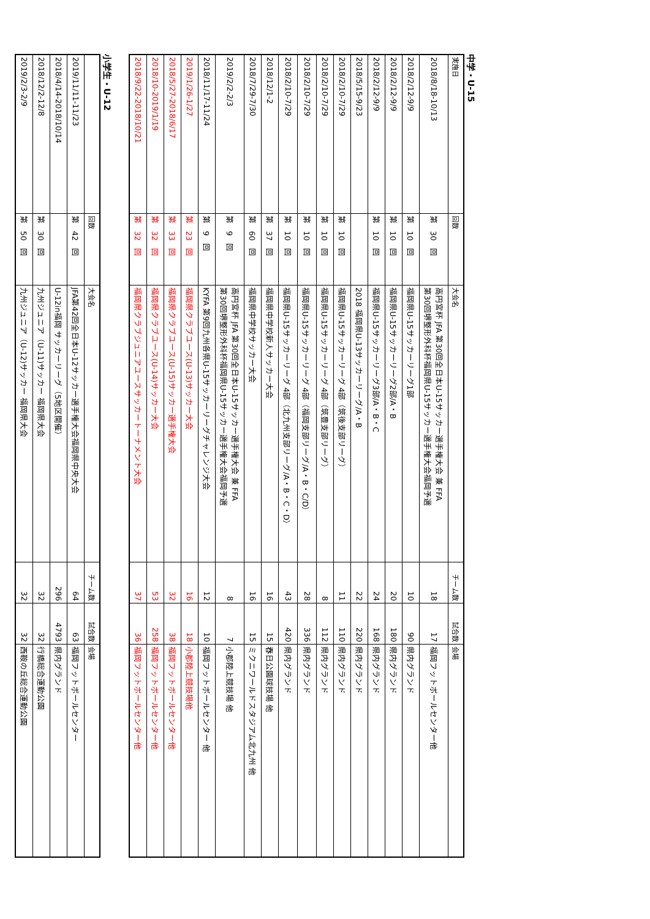中学・U-15
| 実施日 | 回数 | 大会名 | チーム数 | 試合数 | 会場 |
| --- | --- | --- | --- | --- | --- |
| 2018/8/18-10/13 | 第 30 回 | 高円宮杯 JFA 第30回全日本U-15サッカー選手権大会 兼 FFA 第30回堺整形外科杯福岡県U-15サッカー選手権大会福岡予選 | 18 | 17 | 福岡フットボールセンター他 |
| 2018/2/12-9/9 | 第 10 回 | 福岡県U-15サッカーリーグ1部 | 10 | 90 | 県内グランド |
| 2018/2/12-9/9 | 第 10 回 | 福岡県U-15サッカーリーグ2部/A・B | 20 | 180 | 県内グランド |
| 2018/2/12-9/9 | 第 10 回 | 福岡県U-15サッカーリーグ3部/A・B・C | 24 | 168 | 県内グランド |
| 2018/5/15-9/23 | | 2018 福岡県U-13サッカーリーグ/A・B | 22 | 220 | 県内グランド |
| 2018/2/10-7/29 | 第 10 回 | 福岡県U-15サッカーリーグ 4部（筑後支部リーグ） | 11 | 110 | 県内グランド |
| 2018/2/10-7/29 | 第 10 回 | 福岡県U-15サッカーリーグ 4部（筑豊支部リーグ） | 8 | 112 | 県内グランド |
| 2018/2/10-7/29 | 第 10 回 | 福岡県U-15サッカーリーグ 4部（福岡支部リーグ/A・B・C/D） | 28 | 336 | 県内グランド |
| 2018/2/10-7/29 | 第 10 回 | 福岡県U-15サッカーリーグ 4部（北九州支部リーグ/A・B・C・D） | 43 | 420 | 県内グランド |
| 2018/12/1-2 | 第 37 回 | 福岡県中学校新人サッカー大会 | 16 | 15 | 春日公園球技場 他 |
| 2018/7/29-7/30 | 第 60 回 | 福岡県中学校サッカー大会 | 16 | 15 | ミクニワールドスタジアム北九州 他 |
| 2019/2/2-2/3 | 第 9 回 | 高円宮杯 JFA 第30回全日本U-15サッカー選手権大会 兼 FFA 第30回堺整形外科杯福岡県U-15サッカー選手権大会福岡予選 | 8 | 7 | 小郡陸上競技場 他 |
| 2018/11/17-11/24 | 第 9 回 | KYFA 第9回九州各県U-15サッカーリーグチャレンジ大会 | 12 | 10 | 福岡フットボールセンター 他 |
| 2019/1/26-1/27 | 第 23 回 | 福岡県クラブユース(U-13)サッカー大会 | 16 | 18 | 小郡陸上競技場他 |
| 2018/5/27-2018/6/17 | 第 33 回 | 福岡県クラブユース(U-15)サッカー選手権大会 | 32 | 38 | 福岡フットボールセンター他 |
| 2018/10-2019/1/19 | 第 32 回 | 福岡県クラブユース(U-14)サッカー大会 | 53 | 258 | 福岡フットボールセンター他 |
| 2018/9/22-2018/10/21 | 第 32 回 | 福岡県クラブジュニアユースサッカートーナメント大会 | 37 | 36 | 福岡フットボールセンター他 |
小学生・U-12
| | 回数 | 大会名 | チーム数 | 試合数 | 会場 |
| --- | --- | --- | --- | --- | --- |
| 2019/11/11-11/23 | 第 42 回 | JFA第42回全日本U-12サッカー選手権大会福岡県中央大会 | 64 | 63 | 福岡フットボールセンター |
| 2018/4/14-2018/10/14 | | U-12in福岡 サッカーリーグ（5地区開催） | 296 | 4793 | 県内グランド |
| 2018/12/2-12/8 | 第 30 回 | 九州ジュニア（U-11)サッカー 福岡県大会 | 32 | 32 | 行橋総合運動公園 |
| 2019/2/3-2/9 | 第 50 回 | 九州ジュニア（U-12)サッカー 福岡県大会 | 32 | 32 | 西鞍の丘総合運動公園 |